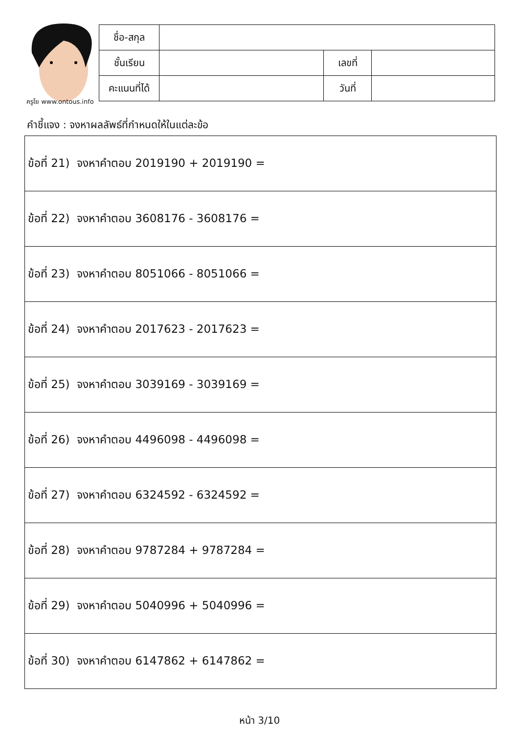ครูโย www.ontous.info
| ชื่อ-สกุล | | | |
| ชั้นเรียน | | เลขที่ | |
| คะแนนที่ได้ | | วันที่ | |
คำชี้แจง : จงหาผลลัพธ์ที่กำหนดให้ในแต่ละข้อ
| ข้อที่ 21) จงหาคำตอบ 2019190 + 2019190 = |
| ข้อที่ 22) จงหาคำตอบ 3608176 - 3608176 = |
| ข้อที่ 23) จงหาคำตอบ 8051066 - 8051066 = |
| ข้อที่ 24) จงหาคำตอบ 2017623 - 2017623 = |
| ข้อที่ 25) จงหาคำตอบ 3039169 - 3039169 = |
| ข้อที่ 26) จงหาคำตอบ 4496098 - 4496098 = |
| ข้อที่ 27) จงหาคำตอบ 6324592 - 6324592 = |
| ข้อที่ 28) จงหาคำตอบ 9787284 + 9787284 = |
| ข้อที่ 29) จงหาคำตอบ 5040996 + 5040996 = |
| ข้อที่ 30) จงหาคำตอบ 6147862 + 6147862 = |
หน้า 3/10